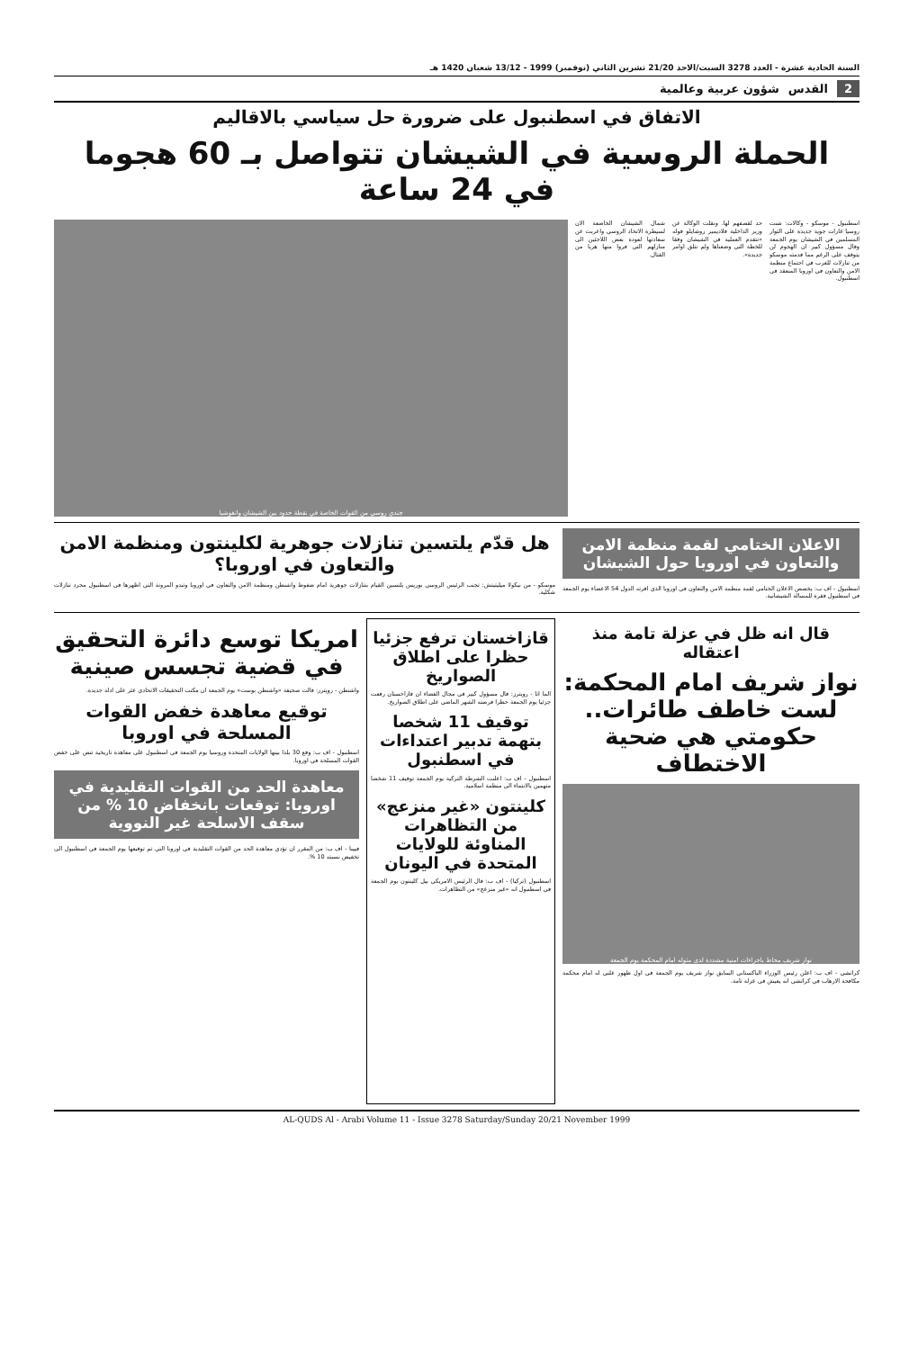السنة الحادية عشرة - العدد 3278 السبت/الاحد 21/20 تشرين الثاني (نوفمبر) 1999 - 13/12 شعبان 1420 هـ
2 القدس شؤون عربية وعالمية
الاتفاق في اسطنبول على ضرورة حل سياسي بالاقاليم
الحملة الروسية في الشيشان تتواصل بـ 60 هجوما في 24 ساعة
اسطنبول - موسكو - وكالات: شنت روسيا غارات جوية جديدة على الثوار المسلمين في الشيشان يوم الجمعة وقال مسؤول كبير ان الهجوم لن يتوقف على الرغم مما قدمته موسكو من تنازلات للغرب في اجتماع منظمة الامن والتعاون في اوروبا المنعقد في اسطنبول.
حد لقصفهم لها. ونقلت الوكالة عن وزير الداخلية فلاديمير روشايلو قوله «تتقدم العملية في الشيشان وفقا للخطة التي وضعناها ولم نتلق اوامر جديدة».
شمال الشيشان الخاضعة الان لسيطرة الاتحاد الروسي واعربت عن سعادتها لعودة بعض اللاجئين الى منازلهم التي فروا منها هربا من القتال.
جندي روسي من القوات الخاصة في نقطة حدود بين الشيشان وانغوشيا
الاعلان الختامي لقمة منظمة الامن والتعاون في اوروبا حول الشيشان
اسطنبول - اف ب: يخصص الاعلان الختامي لقمة منظمة الامن والتعاون في اوروبا الذي اقرته الدول 54 الاعضاء يوم الجمعة في اسطنبول فقرة للمسالة الشيشانية.
هل قدّم يلتسين تنازلات جوهرية لكلينتون ومنظمة الامن والتعاون في اوروبا؟
موسكو - من نيكولا ميليتيتش: تجنب الرئيس الروسي بوريس يلتسين القيام بتنازلات جوهرية امام ضغوط واشنطن ومنظمة الامن والتعاون في اوروبا وتبدو المرونة التي اظهرها في اسطنبول مجرد تنازلات شكلية.
قال انه ظل في عزلة تامة منذ اعتقاله
نواز شريف امام المحكمة: لست خاطف طائرات.. حكومتي هي ضحية الاختطاف
نواز شريف محاط باجراءات امنية مشددة لدى مثوله امام المحكمة يوم الجمعة
كراتشي - اف ب: اعلن رئيس الوزراء الباكستاني السابق نواز شريف يوم الجمعة في اول ظهور علني له امام محكمة مكافحة الارهاب في كراتشي انه يعيش في عزلة تامة.
قازاخستان ترفع جزئيا حظرا على اطلاق الصواريخ
الما اتا - رويترز: قال مسؤول كبير في مجال الفضاء ان قازاخستان رفعت جزئيا يوم الجمعة حظرا فرضته الشهر الماضي على اطلاق الصواريخ.
توقيف 11 شخصا بتهمة تدبير اعتداءات في اسطنبول
اسطنبول - اف ب: اعلنت الشرطة التركية يوم الجمعة توقيف 11 شخصا متهمين بالانتماء الى منظمة اسلامية.
كلينتون «غير منزعج» من التظاهرات المناوئة للولايات المتحدة في اليونان
اسطنبول (تركيا) - اف ب: قال الرئيس الامريكي بيل كلينتون يوم الجمعة في اسطنبول انه «غير منزعج» من التظاهرات.
امريكا توسع دائرة التحقيق في قضية تجسس صينية
واشنطن - رويترز: قالت صحيفة «واشنطن بوست» يوم الجمعة ان مكتب التحقيقات الاتحادي عثر على ادلة جديدة.
توقيع معاهدة خفض القوات المسلحة في اوروبا
اسطنبول - اف ب: وقع 30 بلدا بينها الولايات المتحدة وروسيا يوم الجمعة في اسطنبول على معاهدة تاريخية تنص على خفض القوات المسلحة في اوروبا.
معاهدة الحد من القوات التقليدية في اوروبا: توقعات بانخفاض 10 % من سقف الاسلحة غير النووية
فيينا - اف ب: من المقرر ان تؤدي معاهدة الحد من القوات التقليدية في اوروبا التي تم توقيعها يوم الجمعة في اسطنبول الى تخفيض نسبته 10 %.
AL-QUDS Al - Arabi Volume 11 - Issue 3278 Saturday/Sunday 20/21 November 1999